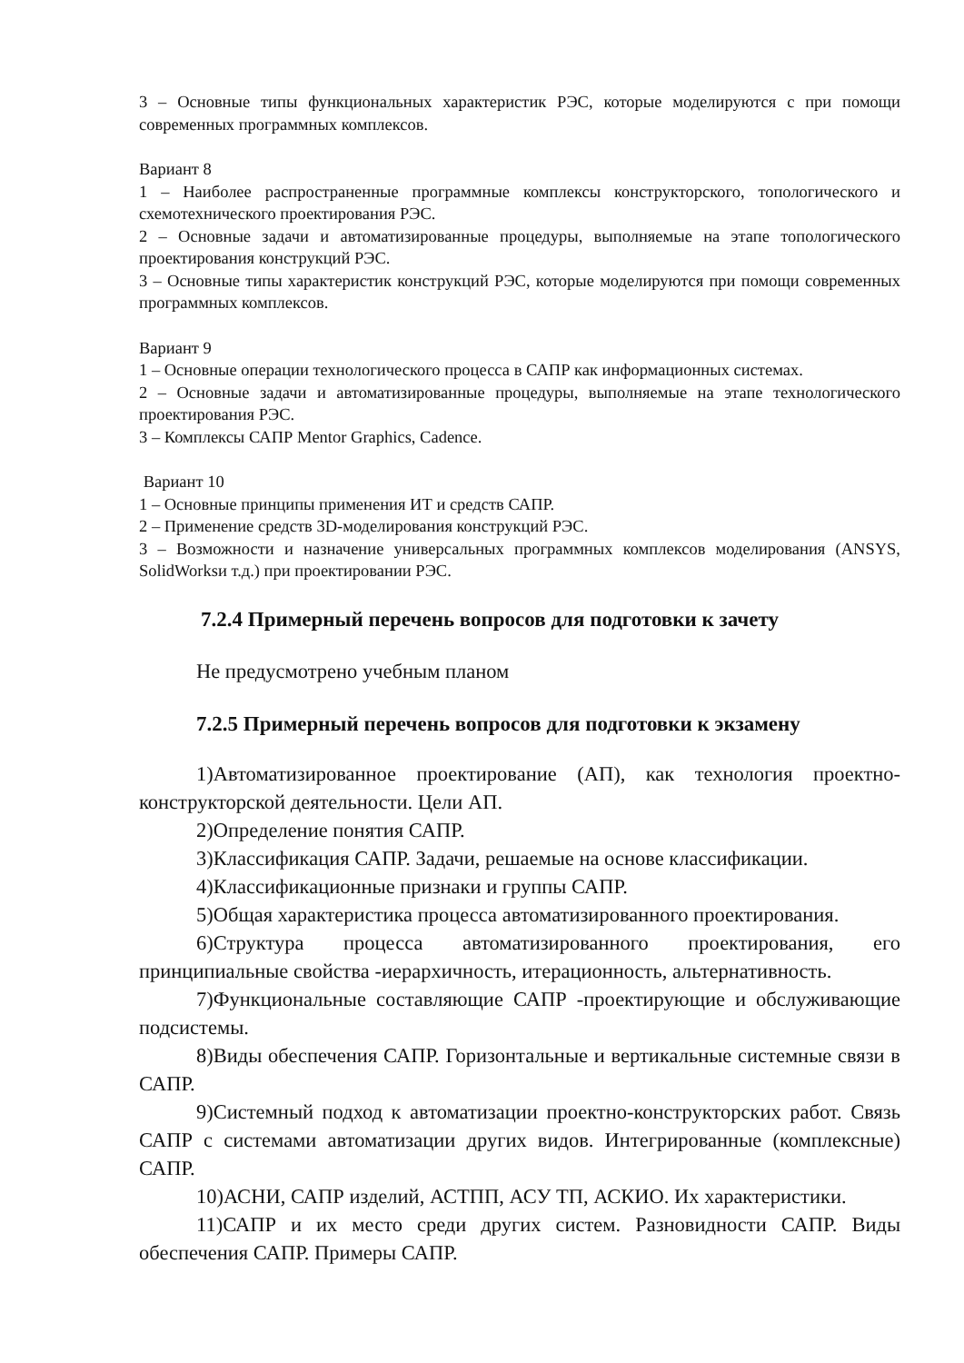3 – Основные типы функциональных характеристик РЭС, которые моделируются с при помощи современных программных комплексов.
Вариант 8
1 – Наиболее распространенные программные комплексы конструкторского, топологического и схемотехнического проектирования РЭС.
2 – Основные задачи и автоматизированные процедуры, выполняемые на этапе топологического проектирования конструкций РЭС.
3 – Основные типы характеристик конструкций РЭС, которые моделируются при помощи современных программных комплексов.
Вариант 9
1 – Основные операции технологического процесса в САПР как информационных системах.
2 – Основные задачи и автоматизированные процедуры, выполняемые на этапе технологического проектирования РЭС.
3 – Комплексы САПР Mentor Graphics, Cadence.
Вариант 10
1 – Основные принципы применения ИТ и средств САПР.
2 – Применение средств 3D-моделирования конструкций РЭС.
3 – Возможности и назначение универсальных программных комплексов моделирования (ANSYS, SolidWorksи т.д.) при проектировании РЭС.
7.2.4 Примерный перечень вопросов для подготовки к зачету
Не предусмотрено учебным планом
7.2.5 Примерный перечень вопросов для подготовки к экзамену
1)Автоматизированное проектирование (АП), как технология проектно-конструкторской деятельности. Цели АП.
2)Определение понятия САПР.
3)Классификация САПР. Задачи, решаемые на основе классификации.
4)Классификационные признаки и группы САПР.
5)Общая характеристика процесса автоматизированного проектирования.
6)Структура процесса автоматизированного проектирования, его принципиальные свойства -иерархичность, итерационность, альтернативность.
7)Функциональные составляющие САПР -проектирующие и обслуживающие подсистемы.
8)Виды обеспечения САПР. Горизонтальные и вертикальные системные связи в САПР.
9)Системный подход к автоматизации проектно-конструкторских работ. Связь САПР с системами автоматизации других видов. Интегрированные (комплексные) САПР.
10)АСНИ, САПР изделий, АСТПП, АСУ ТП, АСКИО. Их характеристики.
11)САПР и их место среди других систем. Разновидности САПР. Виды обеспечения САПР. Примеры САПР.